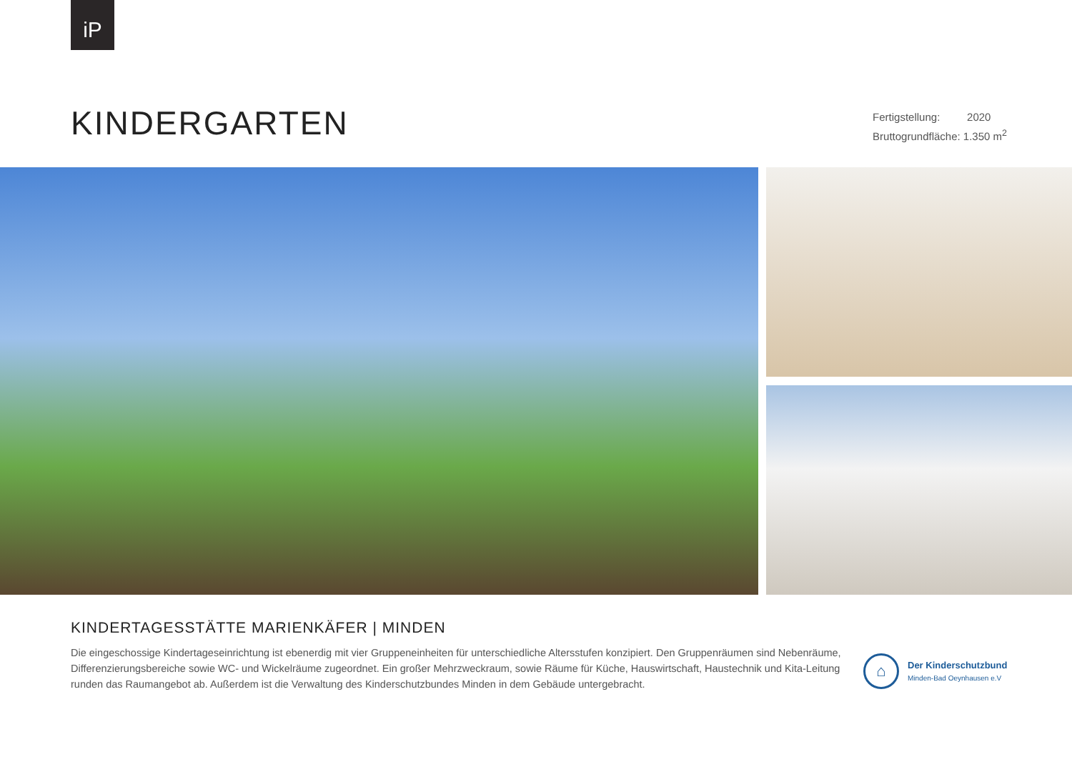iP
KINDERGARTEN
Fertigstellung: 2020
Bruttogrundfläche: 1.350 m<sup>2</sup>
KINDERTAGESSTÄTTE MARIENKÄFER | MINDEN
Die eingeschossige Kindertageseinrichtung ist ebenerdig mit vier Gruppeneinheiten für unterschiedliche Altersstufen konzipiert. Den Gruppenräumen sind Nebenräume, Differenzierungsbereiche sowie WC- und Wickelräume zugeordnet. Ein großer Mehrzweckraum, sowie Räume für Küche, Hauswirtschaft, Haustechnik und Kita-Leitung runden das Raumangebot ab. Außerdem ist die Verwaltung des Kinderschutzbundes Minden in dem Gebäude untergebracht.
⌂
Der Kinderschutzbund
Minden-Bad Oeynhausen e.V